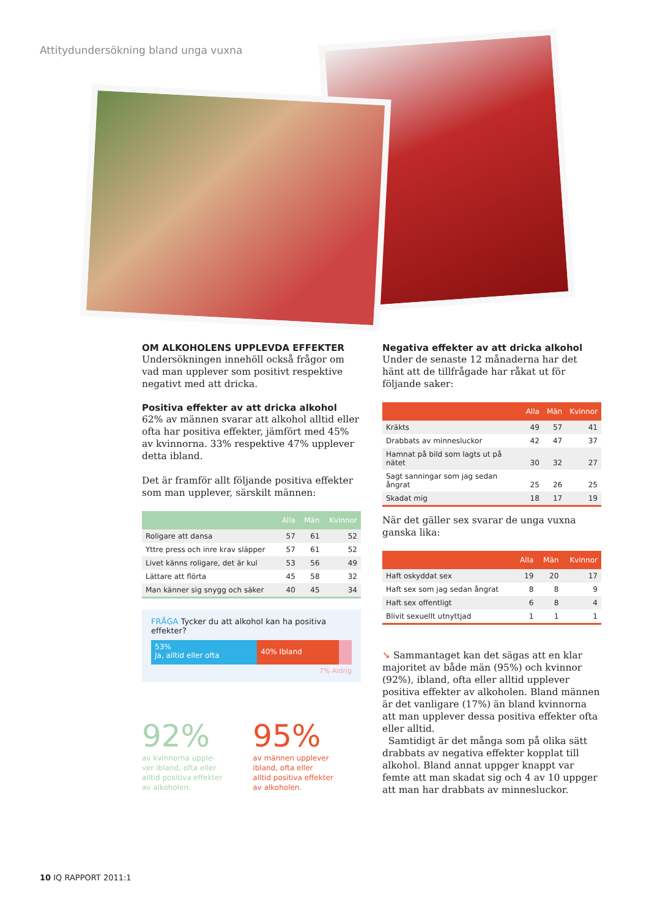Attitydundersökning bland unga vuxna
OM ALKOHOLENS UPPLEVDA EFFEKTER
Undersökningen innehöll också frågor om vad man upplever som positivt respektive negativt med att dricka.
Positiva effekter av att dricka alkohol
62% av männen svarar att alkohol alltid eller ofta har positiva effekter, jämfört med 45% av kvinnorna. 33% respektive 47% upplever detta ibland.
Det är framför allt följande positiva effekter som man upplever, särskilt männen:
| | Alla | Män | Kvinnor |
| --- | --- | --- | --- |
| Roligare att dansa | 57 | 61 | 52 |
| Yttre press och inre krav släpper | 57 | 61 | 52 |
| Livet känns roligare, det är kul | 53 | 56 | 49 |
| Lättare att flörta | 45 | 58 | 32 |
| Man känner sig snygg och säker | 40 | 45 | 34 |
FRÅGA Tycker du att alkohol kan ha positiva effekter?
53%
Ja, alltid eller ofta
40% Ibland
7% Aldrig
92%
av kvinnorna upple-
ver ibland, ofta eller
alltid positiva effekter
av alkoholen.
95%
av männen upplever
ibland, ofta eller
alltid positiva effekter
av alkoholen.
Negativa effekter av att dricka alkohol
Under de senaste 12 månaderna har det hänt att de tillfrågade har råkat ut för följande saker:
| | Alla | Män | Kvinnor |
| --- | --- | --- | --- |
| Kräkts | 49 | 57 | 41 |
| Drabbats av minnesluckor | 42 | 47 | 37 |
| Hamnat på bild som lagts ut på nätet | 30 | 32 | 27 |
| Sagt sanningar som jag sedan ångrat | 25 | 26 | 25 |
| Skadat mig | 18 | 17 | 19 |
När det gäller sex svarar de unga vuxna ganska lika:
| | Alla | Män | Kvinnor |
| --- | --- | --- | --- |
| Haft oskyddat sex | 19 | 20 | 17 |
| Haft sex som jag sedan ångrat | 8 | 8 | 9 |
| Haft sex offentligt | 6 | 8 | 4 |
| Blivit sexuellt utnyttjad | 1 | 1 | 1 |
➘ Sammantaget kan det sägas att en klar majoritet av både män (95%) och kvinnor (92%), ibland, ofta eller alltid upplever positiva effekter av alkoholen. Bland männen är det vanligare (17%) än bland kvinnorna att man upplever dessa positiva effekter ofta eller alltid.
Samtidigt är det många som på olika sätt drabbats av negativa effekter kopplat till alkohol. Bland annat uppger knappt var femte att man skadat sig och 4 av 10 uppger att man har drabbats av minnesluckor.
10 IQ RAPPORT 2011:1